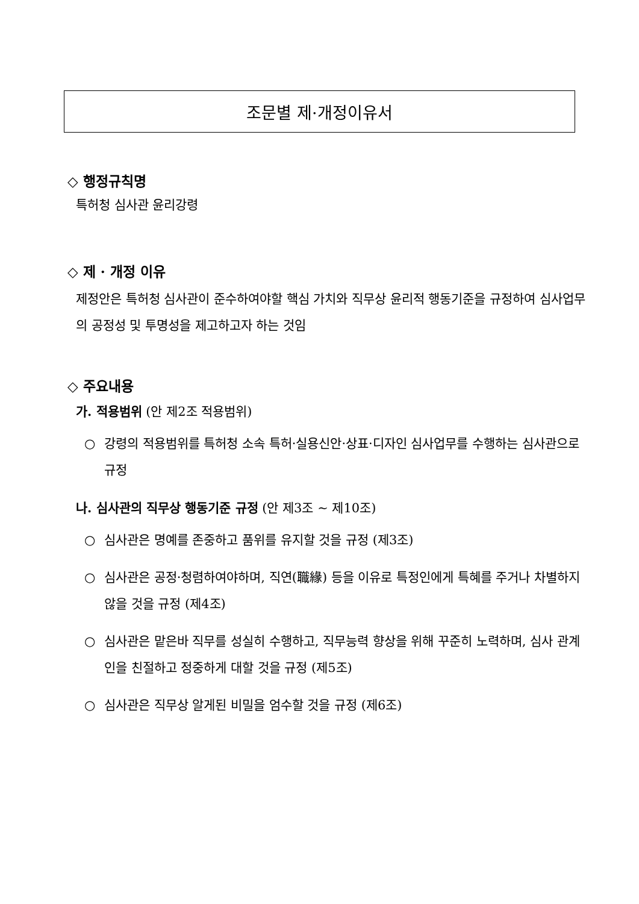조문별 제·개정이유서
◇ 행정규칙명
특허청 심사관 윤리강령
◇ 제 · 개정 이유
제정안은 특허청 심사관이 준수하여야할 핵심 가치와 직무상 윤리적 행동기준을 규정하여 심사업무의 공정성 및 투명성을 제고하고자 하는 것임
◇ 주요내용
가. 적용범위 (안 제2조 적용범위)
○ 강령의 적용범위를 특허청 소속 특허·실용신안·상표·디자인 심사업무를 수행하는 심사관으로 규정
나. 심사관의 직무상 행동기준 규정 (안 제3조 ~ 제10조)
○ 심사관은 명예를 존중하고 품위를 유지할 것을 규정 (제3조)
○ 심사관은 공정·청렴하여야하며, 직연(職緣) 등을 이유로 특정인에게 특혜를 주거나 차별하지 않을 것을 규정 (제4조)
○ 심사관은 맡은바 직무를 성실히 수행하고, 직무능력 향상을 위해 꾸준히 노력하며, 심사 관계인을 친절하고 정중하게 대할 것을 규정 (제5조)
○ 심사관은 직무상 알게된 비밀을 엄수할 것을 규정 (제6조)